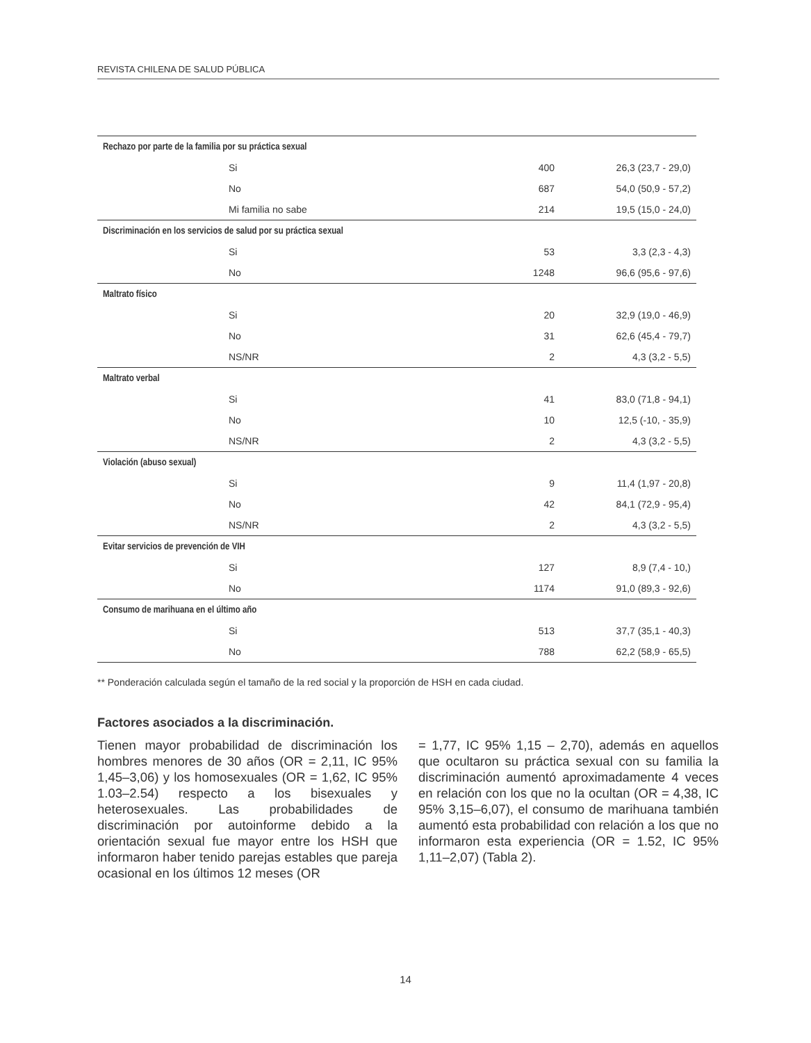REVISTA CHILENA DE SALUD PÚBLICA
| Rechazo por parte de la familia por su práctica sexual | | | |
| | Si | 400 | 26,3 (23,7 - 29,0) |
| | No | 687 | 54,0 (50,9 - 57,2) |
| | Mi familia no sabe | 214 | 19,5 (15,0 - 24,0) |
| Discriminación en los servicios de salud por su práctica sexual | | | |
| | Si | 53 | 3,3 (2,3 - 4,3) |
| | No | 1248 | 96,6 (95,6 - 97,6) |
| Maltrato físico | | | |
| | Si | 20 | 32,9 (19,0 - 46,9) |
| | No | 31 | 62,6 (45,4 - 79,7) |
| | NS/NR | 2 | 4,3 (3,2 - 5,5) |
| Maltrato verbal | | | |
| | Si | 41 | 83,0 (71,8 - 94,1) |
| | No | 10 | 12,5 (-10, - 35,9) |
| | NS/NR | 2 | 4,3 (3,2 - 5,5) |
| Violación (abuso sexual) | | | |
| | Si | 9 | 11,4 (1,97 - 20,8) |
| | No | 42 | 84,1 (72,9 - 95,4) |
| | NS/NR | 2 | 4,3 (3,2 - 5,5) |
| Evitar servicios de prevención de VIH | | | |
| | Si | 127 | 8,9 (7,4 - 10,) |
| | No | 1174 | 91,0 (89,3 - 92,6) |
| Consumo de marihuana en el último año | | | |
| | Si | 513 | 37,7 (35,1 - 40,3) |
| | No | 788 | 62,2 (58,9 - 65,5) |
** Ponderación calculada según el tamaño de la red social y la proporción de HSH en cada ciudad.
Factores asociados a la discriminación.
Tienen mayor probabilidad de discriminación los hombres menores de 30 años (OR = 2,11, IC 95% 1,45–3,06) y los homosexuales (OR = 1,62, IC 95% 1.03–2.54) respecto a los bisexuales y heterosexuales. Las probabilidades de discriminación por autoinforme debido a la orientación sexual fue mayor entre los HSH que informaron haber tenido parejas estables que pareja ocasional en los últimos 12 meses (OR
= 1,77, IC 95% 1,15 – 2,70), además en aquellos que ocultaron su práctica sexual con su familia la discriminación aumentó aproximadamente 4 veces en relación con los que no la ocultan (OR = 4,38, IC 95% 3,15–6,07), el consumo de marihuana también aumentó esta probabilidad con relación a los que no informaron esta experiencia (OR = 1.52, IC 95% 1,11–2,07) (Tabla 2).
14